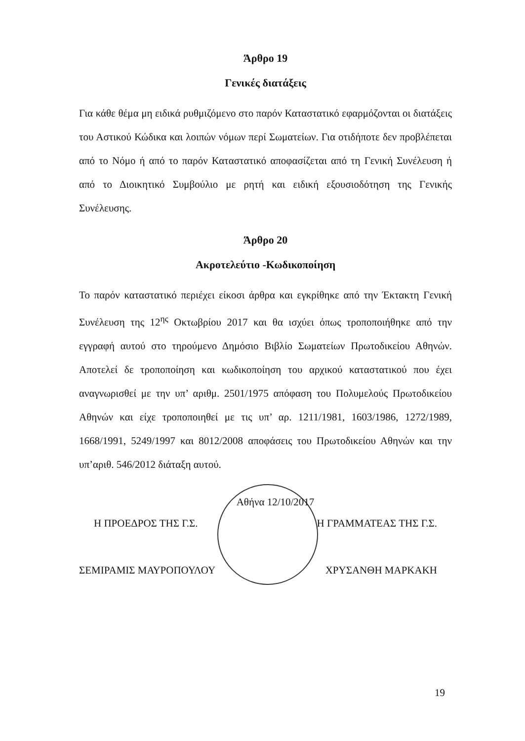Άρθρο 19
Γενικές διατάξεις
Για κάθε θέμα μη ειδικά ρυθμιζόμενο στο παρόν Καταστατικό εφαρμόζονται οι διατάξεις του Αστικού Κώδικα και λοιπών νόμων περί Σωματείων. Για οτιδήποτε δεν προβλέπεται από το Νόμο ή από το παρόν Καταστατικό αποφασίζεται από τη Γενική Συνέλευση ή από το Διοικητικό Συμβούλιο με ρητή και ειδική εξουσιοδότηση της Γενικής Συνέλευσης.
Άρθρο 20
Ακροτελεύτιο -Κωδικοποίηση
Το παρόν καταστατικό περιέχει είκοσι άρθρα και εγκρίθηκε από την Έκτακτη Γενική Συνέλευση της 12<sup>ης</sup> Οκτωβρίου 2017 και θα ισχύει όπως τροποποιήθηκε από την εγγραφή αυτού στο τηρούμενο Δημόσιο Βιβλίο Σωματείων Πρωτοδικείου Αθηνών. Αποτελεί δε τροποποίηση και κωδικοποίηση του αρχικού καταστατικού που έχει αναγνωρισθεί με την υπ’ αριθμ. 2501/1975 απόφαση του Πολυμελούς Πρωτοδικείου Αθηνών και είχε τροποποιηθεί με τις υπ’ αρ. 1211/1981, 1603/1986, 1272/1989, 1668/1991, 5249/1997 και 8012/2008 αποφάσεις του Πρωτοδικείου Αθηνών και την υπ’αριθ. 546/2012 διάταξη αυτού.
Αθήνα 12/10/2017
Η ΠΡΟΕΔΡΟΣ ΤΗΣ Γ.Σ. Η ΓΡΑΜΜΑΤΕΑΣ ΤΗΣ Γ.Σ.
ΣΕΜΙΡΑΜΙΣ ΜΑΥΡΟΠΟΥΛΟΥ ΧΡΥΣΑΝΘΗ ΜΑΡΚΑΚΗ
19